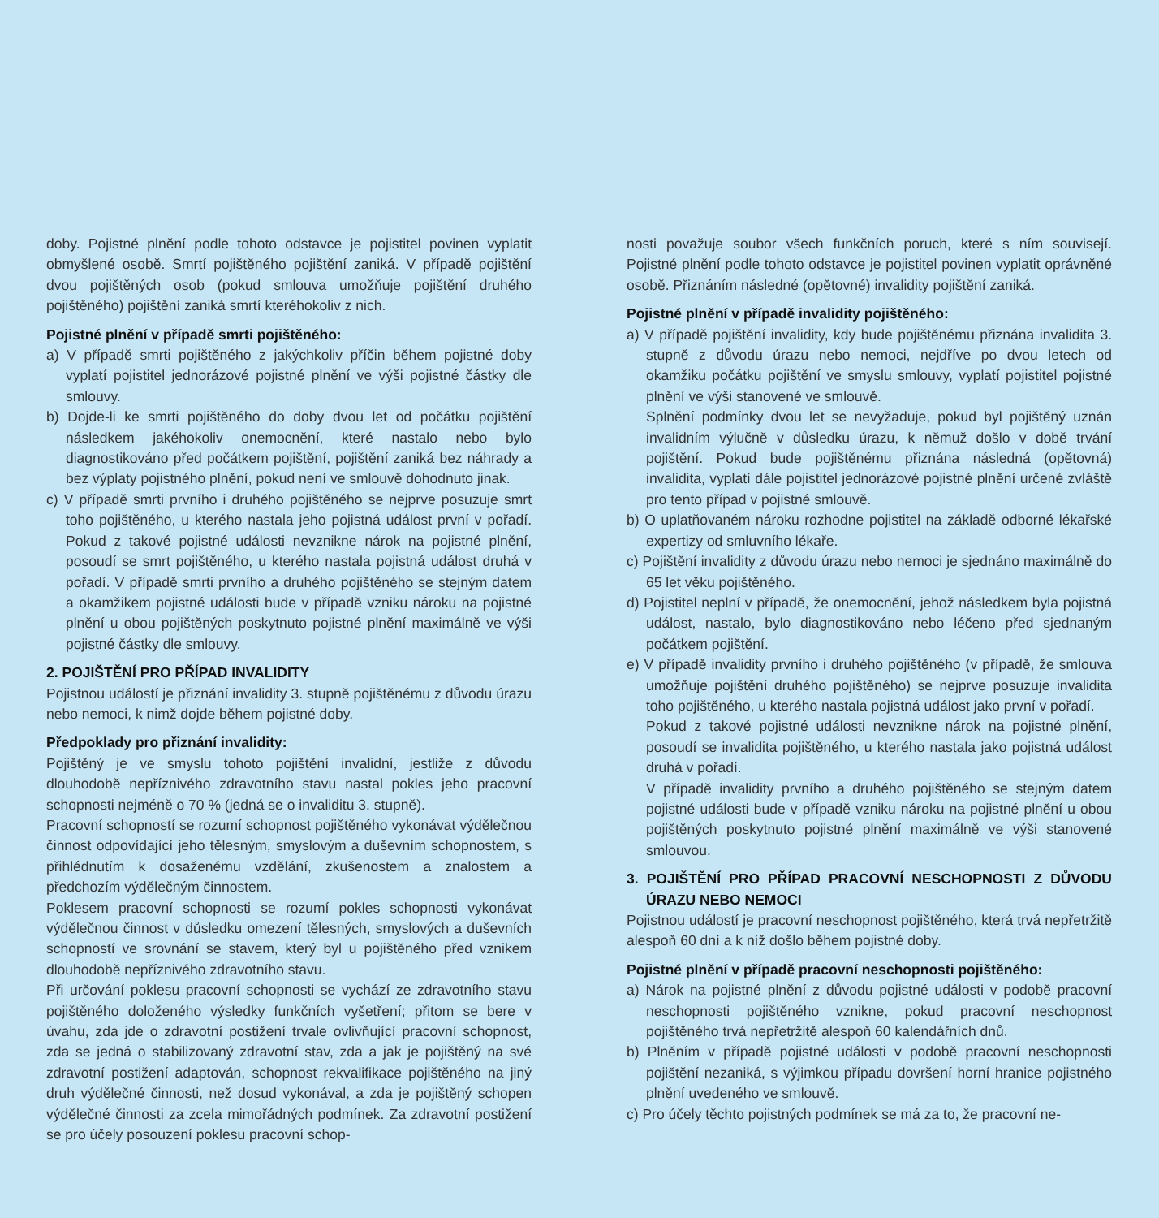doby. Pojistné plnění podle tohoto odstavce je pojistitel povinen vyplatit obmyšlené osobě. Smrtí pojištěného pojištění zaniká. V případě pojištění dvou pojištěných osob (pokud smlouva umožňuje pojištění druhého pojištěného) pojištění zaniká smrtí kteréhokoliv z nich.
Pojistné plnění v případě smrti pojištěného:
a) V případě smrti pojištěného z jakýchkoliv příčin během pojistné doby vyplatí pojistitel jednorázové pojistné plnění ve výši pojistné částky dle smlouvy.
b) Dojde-li ke smrti pojištěného do doby dvou let od počátku pojištění následkem jakéhokoliv onemocnění, které nastalo nebo bylo diagnostikováno před počátkem pojištění, pojištění zaniká bez náhrady a bez výplaty pojistného plnění, pokud není ve smlouvě dohodnuto jinak.
c) V případě smrti prvního i druhého pojištěného se nejprve posuzuje smrt toho pojištěného, u kterého nastala jeho pojistná událost první v pořadí. Pokud z takové pojistné události nevznikne nárok na pojistné plnění, posoudí se smrt pojištěného, u kterého nastala pojistná událost druhá v pořadí. V případě smrti prvního a druhého pojištěného se stejným datem a okamžikem pojistné události bude v případě vzniku nároku na pojistné plnění u obou pojištěných poskytnuto pojistné plnění maximálně ve výši pojistné částky dle smlouvy.
2. POJIŠTĚNÍ PRO PŘÍPAD INVALIDITY
Pojistnou událostí je přiznání invalidity 3. stupně pojištěnému z důvodu úrazu nebo nemoci, k nimž dojde během pojistné doby.
Předpoklady pro přiznání invalidity:
Pojištěný je ve smyslu tohoto pojištění invalidní, jestliže z důvodu dlouhodobě nepříznivého zdravotního stavu nastal pokles jeho pracovní schopnosti nejméně o 70 % (jedná se o invaliditu 3. stupně).
Pracovní schopností se rozumí schopnost pojištěného vykonávat výdělečnou činnost odpovídající jeho tělesným, smyslovým a duševním schopnostem, s přihlédnutím k dosaženému vzdělání, zkušenostem a znalostem a předchozím výdělečným činnostem.
Poklesem pracovní schopnosti se rozumí pokles schopnosti vykonávat výdělečnou činnost v důsledku omezení tělesných, smyslových a duševních schopností ve srovnání se stavem, který byl u pojištěného před vznikem dlouhodobě nepříznivého zdravotního stavu.
Při určování poklesu pracovní schopnosti se vychází ze zdravotního stavu pojištěného doloženého výsledky funkčních vyšetření; přitom se bere v úvahu, zda jde o zdravotní postižení trvale ovlivňující pracovní schopnost, zda se jedná o stabilizovaný zdravotní stav, zda a jak je pojištěný na své zdravotní postižení adaptován, schopnost rekvalifikace pojištěného na jiný druh výdělečné činnosti, než dosud vykonával, a zda je pojištěný schopen výdělečné činnosti za zcela mimořádných podmínek. Za zdravotní postižení se pro účely posouzení poklesu pracovní schop-
nosti považuje soubor všech funkčních poruch, které s ním souvisejí. Pojistné plnění podle tohoto odstavce je pojistitel povinen vyplatit oprávněné osobě. Přiznáním následné (opětovné) invalidity pojištění zaniká.
Pojistné plnění v případě invalidity pojištěného:
a) V případě pojištění invalidity, kdy bude pojištěnému přiznána invalidita 3. stupně z důvodu úrazu nebo nemoci, nejdříve po dvou letech od okamžiku počátku pojištění ve smyslu smlouvy, vyplatí pojistitel pojistné plnění ve výši stanovené ve smlouvě.
Splnění podmínky dvou let se nevyžaduje, pokud byl pojištěný uznán invalidním výlučně v důsledku úrazu, k němuž došlo v době trvání pojištění. Pokud bude pojištěnému přiznána následná (opětovná) invalidita, vyplatí dále pojistitel jednorázové pojistné plnění určené zvláště pro tento případ v pojistné smlouvě.
b) O uplatňovaném nároku rozhodne pojistitel na základě odborné lékařské expertizy od smluvního lékaře.
c) Pojištění invalidity z důvodu úrazu nebo nemoci je sjednáno maximálně do 65 let věku pojištěného.
d) Pojistitel neplní v případě, že onemocnění, jehož následkem byla pojistná událost, nastalo, bylo diagnostikováno nebo léčeno před sjednaným počátkem pojištění.
e) V případě invalidity prvního i druhého pojištěného (v případě, že smlouva umožňuje pojištění druhého pojištěného) se nejprve posuzuje invalidita toho pojištěného, u kterého nastala pojistná událost jako první v pořadí.
Pokud z takové pojistné události nevznikne nárok na pojistné plnění, posoudí se invalidita pojištěného, u kterého nastala jako pojistná událost druhá v pořadí.
V případě invalidity prvního a druhého pojištěného se stejným datem pojistné události bude v případě vzniku nároku na pojistné plnění u obou pojištěných poskytnuto pojistné plnění maximálně ve výši stanovené smlouvou.
3. POJIŠTĚNÍ PRO PŘÍPAD PRACOVNÍ NESCHOPNOSTI Z DŮVODU ÚRAZU NEBO NEMOCI
Pojistnou událostí je pracovní neschopnost pojištěného, která trvá nepřetržitě alespoň 60 dní a k níž došlo během pojistné doby.
Pojistné plnění v případě pracovní neschopnosti pojištěného:
a) Nárok na pojistné plnění z důvodu pojistné události v podobě pracovní neschopnosti pojištěného vznikne, pokud pracovní neschopnost pojištěného trvá nepřetržitě alespoň 60 kalendářních dnů.
b) Plněním v případě pojistné události v podobě pracovní neschopnosti pojištění nezaniká, s výjimkou případu dovršení horní hranice pojistného plnění uvedeného ve smlouvě.
c) Pro účely těchto pojistných podmínek se má za to, že pracovní ne-